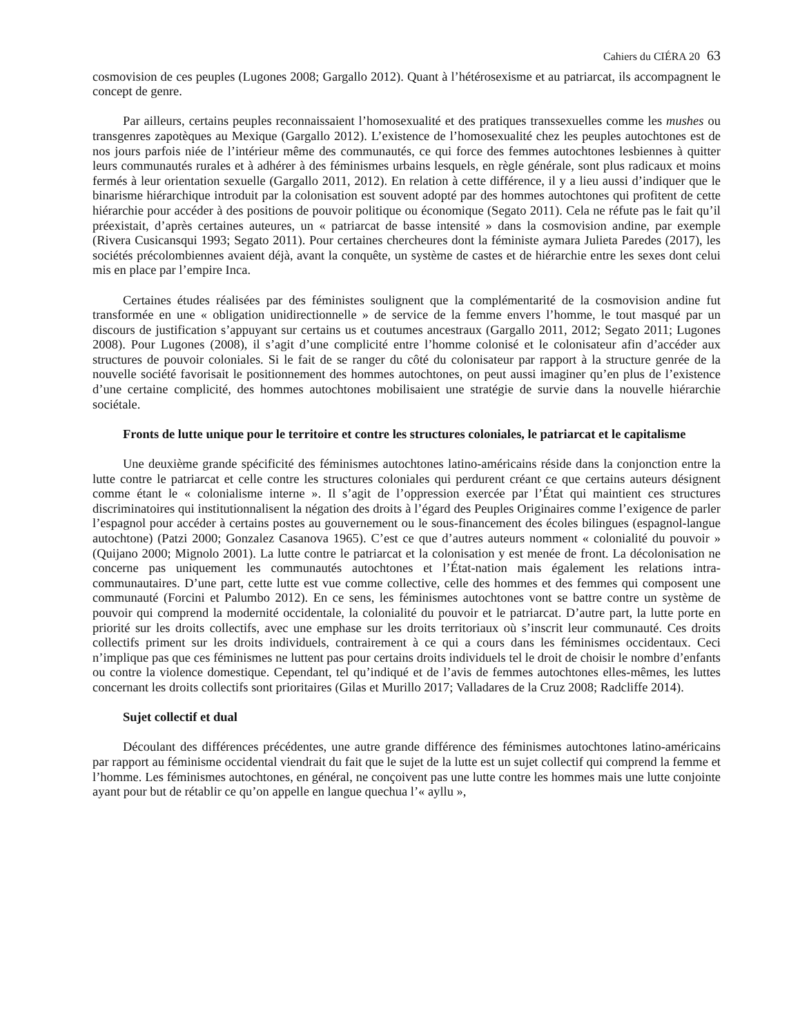Cahiers du CIÉRA 20 63
cosmovision de ces peuples (Lugones 2008; Gargallo 2012). Quant à l’hétérosexisme et au patriarcat, ils accompagnent le concept de genre.
Par ailleurs, certains peuples reconnaissaient l’homosexualité et des pratiques transsexuelles comme les mushes ou transgenres zapotèques au Mexique (Gargallo 2012). L’existence de l’homosexualité chez les peuples autochtones est de nos jours parfois niée de l’intérieur même des communautés, ce qui force des femmes autochtones lesbiennes à quitter leurs communautés rurales et à adhérer à des féminismes urbains lesquels, en règle générale, sont plus radicaux et moins fermés à leur orientation sexuelle (Gargallo 2011, 2012). En relation à cette différence, il y a lieu aussi d’indiquer que le binarisme hiérarchique introduit par la colonisation est souvent adopté par des hommes autochtones qui profitent de cette hiérarchie pour accéder à des positions de pouvoir politique ou économique (Segato 2011). Cela ne réfute pas le fait qu’il préexistait, d’après certaines auteures, un « patriarcat de basse intensité » dans la cosmovision andine, par exemple (Rivera Cusicansqui 1993; Segato 2011). Pour certaines chercheures dont la féministe aymara Julieta Paredes (2017), les sociétés précolombiennes avaient déjà, avant la conquête, un système de castes et de hiérarchie entre les sexes dont celui mis en place par l’empire Inca.
Certaines études réalisées par des féministes soulignent que la complémentarité de la cosmovision andine fut transformée en une « obligation unidirectionnelle » de service de la femme envers l’homme, le tout masqué par un discours de justification s’appuyant sur certains us et coutumes ancestraux (Gargallo 2011, 2012; Segato 2011; Lugones 2008). Pour Lugones (2008), il s’agit d’une complicité entre l’homme colonisé et le colonisateur afin d’accéder aux structures de pouvoir coloniales. Si le fait de se ranger du côté du colonisateur par rapport à la structure genrée de la nouvelle société favorisait le positionnement des hommes autochtones, on peut aussi imaginer qu’en plus de l’existence d’une certaine complicité, des hommes autochtones mobilisaient une stratégie de survie dans la nouvelle hiérarchie sociétale.
Fronts de lutte unique pour le territoire et contre les structures coloniales, le patriarcat et le capitalisme
Une deuxième grande spécificité des féminismes autochtones latino-américains réside dans la conjonction entre la lutte contre le patriarcat et celle contre les structures coloniales qui perdurent créant ce que certains auteurs désignent comme étant le « colonialisme interne ». Il s’agit de l’oppression exercée par l’État qui maintient ces structures discriminatoires qui institutionnalisent la négation des droits à l’égard des Peuples Originaires comme l’exigence de parler l’espagnol pour accéder à certains postes au gouvernement ou le sous-financement des écoles bilingues (espagnol-langue autochtone) (Patzi 2000; Gonzalez Casanova 1965). C’est ce que d’autres auteurs nomment « colonialité du pouvoir » (Quijano 2000; Mignolo 2001). La lutte contre le patriarcat et la colonisation y est menée de front. La décolonisation ne concerne pas uniquement les communautés autochtones et l’État-nation mais également les relations intra-communautaires. D’une part, cette lutte est vue comme collective, celle des hommes et des femmes qui composent une communauté (Forcini et Palumbo 2012). En ce sens, les féminismes autochtones vont se battre contre un système de pouvoir qui comprend la modernité occidentale, la colonialité du pouvoir et le patriarcat. D’autre part, la lutte porte en priorité sur les droits collectifs, avec une emphase sur les droits territoriaux où s’inscrit leur communauté. Ces droits collectifs priment sur les droits individuels, contrairement à ce qui a cours dans les féminismes occidentaux. Ceci n’implique pas que ces féminismes ne luttent pas pour certains droits individuels tel le droit de choisir le nombre d’enfants ou contre la violence domestique. Cependant, tel qu’indiqué et de l’avis de femmes autochtones elles-mêmes, les luttes concernant les droits collectifs sont prioritaires (Gilas et Murillo 2017; Valladares de la Cruz 2008; Radcliffe 2014).
Sujet collectif et dual
Découlant des différences précédentes, une autre grande différence des féminismes autochtones latino-américains par rapport au féminisme occidental viendrait du fait que le sujet de la lutte est un sujet collectif qui comprend la femme et l’homme. Les féminismes autochtones, en général, ne conçoivent pas une lutte contre les hommes mais une lutte conjointe ayant pour but de rétablir ce qu’on appelle en langue quechua l’« ayllu »,